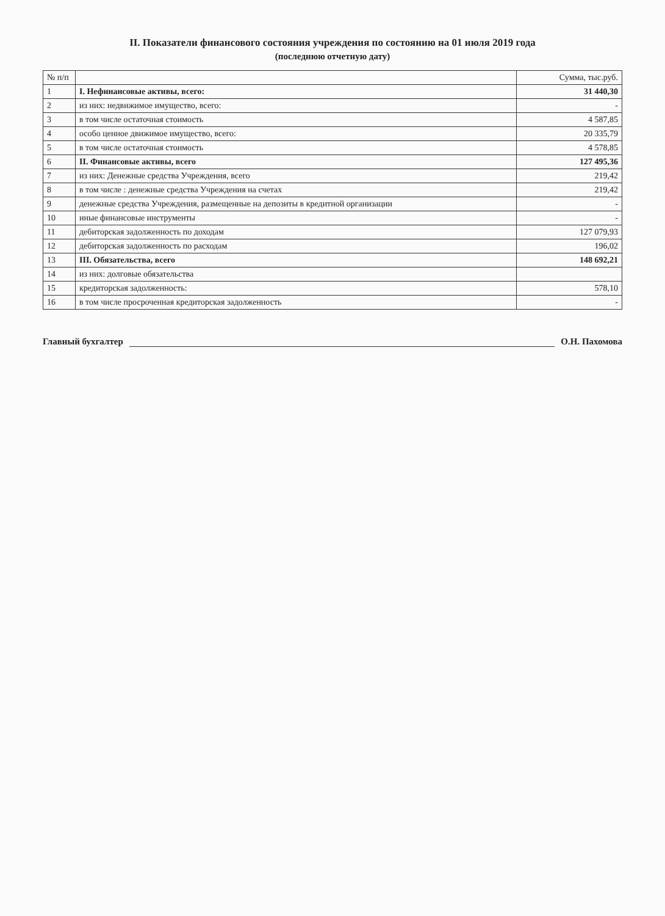II. Показатели финансового состояния учреждения по состоянию на 01 июля 2019 года
(последнюю отчетную дату)
| № п/п | | Сумма, тыс.руб. |
| --- | --- | --- |
| 1 | I. Нефинансовые активы, всего: | 31 440,30 |
| 2 | из них: недвижимое имущество, всего: | - |
| 3 | в том числе остаточная стоимость | 4 587,85 |
| 4 | особо ценное движимое имущество, всего: | 20 335,79 |
| 5 | в том числе остаточная стоимость | 4 578,85 |
| 6 | II. Финансовые активы, всего | 127 495,36 |
| 7 | из них: Денежные средства Учреждения, всего | 219,42 |
| 8 | в том числе : денежные средства Учреждения на счетах | 219,42 |
| 9 | денежные средства Учреждения, размещенные на депозиты в кредитной организации | - |
| 10 | иные финансовые инструменты | - |
| 11 | дебиторская задолженность по доходам | 127 079,93 |
| 12 | дебиторская задолженность по расходам | 196,02 |
| 13 | III. Обязательства, всего | 148 692,21 |
| 14 | из них: долговые обязательства | |
| 15 | кредиторская задолженность: | 578,10 |
| 16 | в том числе просроченная кредиторская задолженность | - |
Главный бухгалтер О.Н. Пахомова